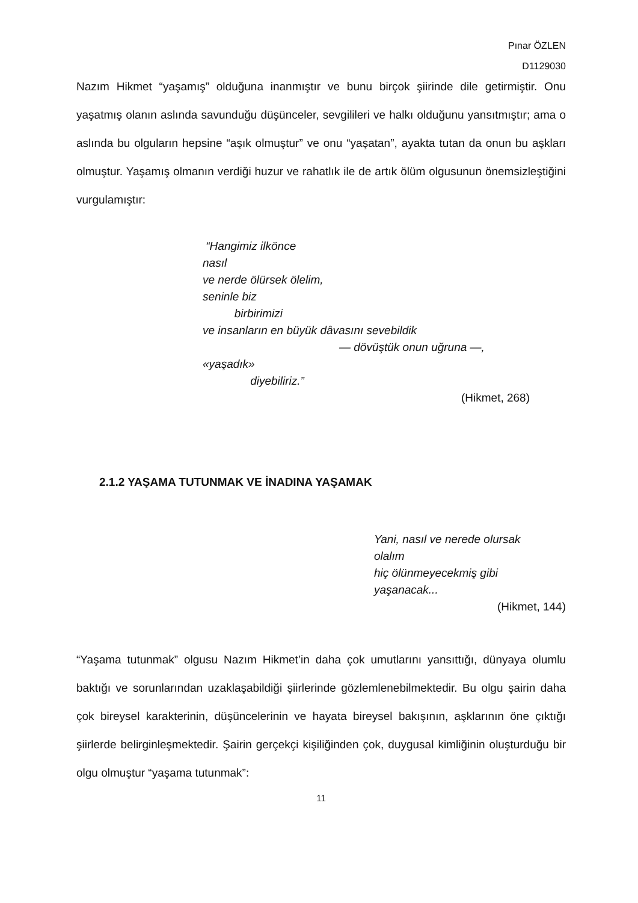Pınar ÖZLEN
D1129030
Nazım Hikmet “yaşamış” olduğuna inanmıştır ve bunu birçok şiirinde dile getirmiştir. Onu yaşatmış olanın aslında savunduğu düşünceler, sevgilileri ve halkı olduğunu yansıtmıştır; ama o aslında bu olguların hepsine “aşık olmuştur” ve onu “yaşatan”, ayakta tutan da onun bu aşkları olmuştur. Yaşamış olmanın verdiği huzur ve rahatlık ile de artık ölüm olgusunun önemsizleştiğini vurgulamıştır:
“Hangimiz ilkönce
nasıl
ve nerde ölürsek ölelim,
seninle biz
birbirimizi
ve insanların en büyük dâvasını sevebildik
— dövüştük onun uğruna —,
«yaşadık»
diyebiliriz.”
(Hikmet, 268)
2.1.2 YAŞAMA TUTUNMAK VE İNADINA YAŞAMAK
Yani, nasıl ve nerede olursak
olalım
hiç ölünmeyecekmiş gibi
yaşanacak...
(Hikmet, 144)
“Yaşama tutunmak” olgusu Nazım Hikmet’in daha çok umutlarını yansıttığı, dünyaya olumlu baktığı ve sorunlarından uzaklaşabildiği şiirlerinde gözlemlenebilmektedir. Bu olgu şairin daha çok bireysel karakterinin, düşüncelerinin ve hayata bireysel bakışının, aşklarının öne çıktığı şiirlerde belirginleşmektedir. Şairin gerçekçi kişiliğinden çok, duygusal kimliğinin oluşturduğu bir olgu olmuştur “yaşama tutunmak”:
11